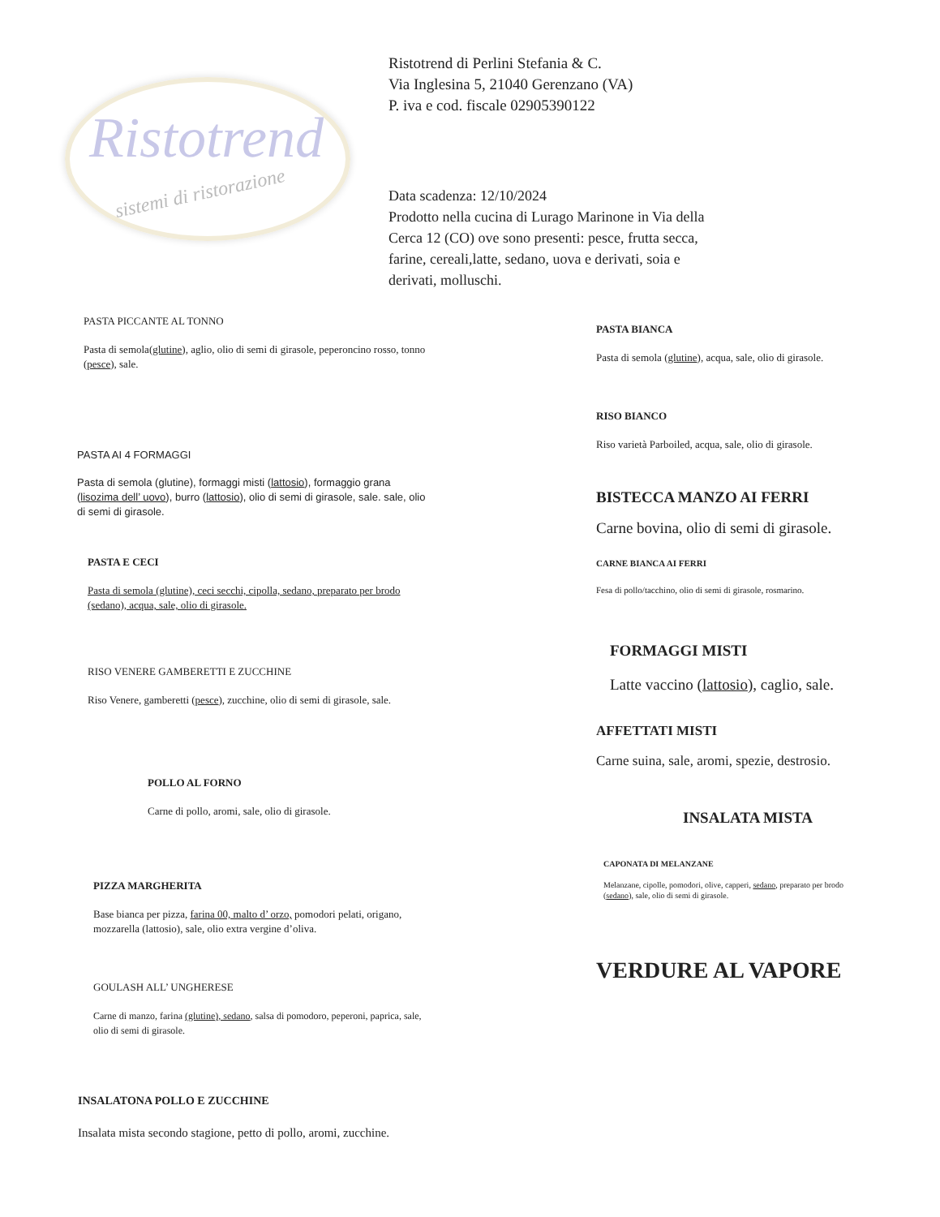Ristotrend
sistemi di ristorazione
Ristotrend di Perlini Stefania & C.
Via Inglesina 5, 21040 Gerenzano (VA)
P. iva e cod. fiscale 02905390122
Data scadenza: 12/10/2024
Prodotto nella cucina di Lurago Marinone in Via della Cerca 12 (CO) ove sono presenti: pesce, frutta secca, farine, cereali,latte, sedano, uova e derivati, soia e derivati, molluschi.
PASTA PICCANTE AL TONNO
Pasta di semola(glutine), aglio, olio di semi di girasole, peperoncino rosso, tonno (pesce), sale.
PASTA AI 4 FORMAGGI
Pasta di semola (glutine), formaggi misti (lattosio), formaggio grana (lisozima dell’ uovo), burro (lattosio), olio di semi di girasole, sale. sale, olio di semi di girasole.
PASTA E CECI
Pasta di semola (glutine), ceci secchi, cipolla, sedano, preparato per brodo (sedano), acqua, sale, olio di girasole.
RISO VENERE GAMBERETTI E ZUCCHINE
Riso Venere, gamberetti (pesce), zucchine, olio di semi di girasole, sale.
POLLO AL FORNO
Carne di pollo, aromi, sale, olio di girasole.
PIZZA MARGHERITA
Base bianca per pizza, farina 00, malto d’ orzo, pomodori pelati, origano, mozzarella (lattosio), sale, olio extra vergine d’oliva.
GOULASH ALL’ UNGHERESE
Carne di manzo, farina (glutine), sedano, salsa di pomodoro, peperoni, paprica, sale, olio di semi di girasole.
INSALATONA POLLO E ZUCCHINE
Insalata mista secondo stagione, petto di pollo, aromi, zucchine.
PASTA BIANCA
Pasta di semola (glutine), acqua, sale, olio di girasole.
RISO BIANCO
Riso varietà Parboiled, acqua, sale, olio di girasole.
BISTECCA MANZO AI FERRI
Carne bovina, olio di semi di girasole.
CARNE BIANCA AI FERRI
Fesa di pollo/tacchino, olio di semi di girasole, rosmarino.
FORMAGGI MISTI
Latte vaccino (lattosio), caglio, sale.
AFFETTATI MISTI
Carne suina, sale, aromi, spezie, destrosio.
INSALATA MISTA
CAPONATA DI MELANZANE
Melanzane, cipolle, pomodori, olive, capperi, sedano, preparato per brodo (sedano), sale, olio di semi di girasole.
VERDURE AL VAPORE